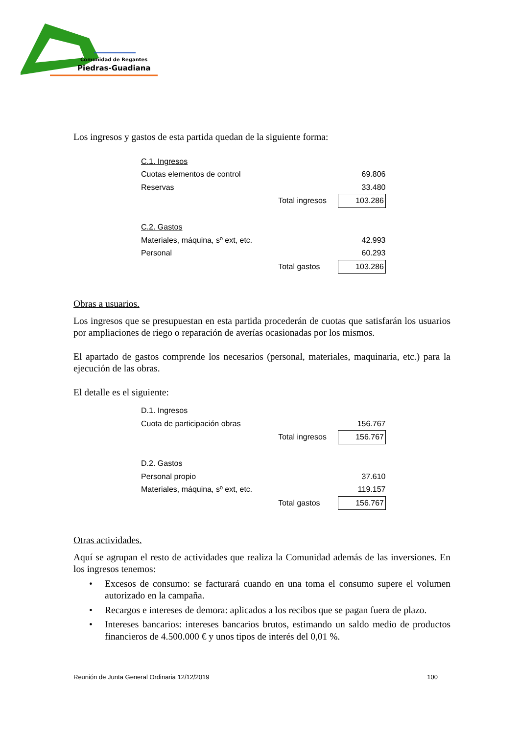Comunidad de Regantes
Piedras-Guadiana
Los ingresos y gastos de esta partida quedan de la siguiente forma:
| C.1. Ingresos | | |
| Cuotas elementos de control | | 69.806 |
| Reservas | | 33.480 |
| | Total ingresos | 103.286 |
| C.2. Gastos | | |
| Materiales, máquina, sº ext, etc. | | 42.993 |
| Personal | | 60.293 |
| | Total gastos | 103.286 |
Obras a usuarios.
Los ingresos que se presupuestan en esta partida procederán de cuotas que satisfarán los usuarios por ampliaciones de riego o reparación de averías ocasionadas por los mismos.
El apartado de gastos comprende los necesarios (personal, materiales, maquinaria, etc.) para la ejecución de las obras.
El detalle es el siguiente:
| D.1. Ingresos | | |
| Cuota de participación obras | | 156.767 |
| | Total ingresos | 156.767 |
| D.2. Gastos | | |
| Personal propio | | 37.610 |
| Materiales, máquina, sº ext, etc. | | 119.157 |
| | Total gastos | 156.767 |
Otras actividades.
Aquí se agrupan el resto de actividades que realiza la Comunidad además de las inversiones. En los ingresos tenemos:
• Excesos de consumo: se facturará cuando en una toma el consumo supere el volumen autorizado en la campaña.
• Recargos e intereses de demora: aplicados a los recibos que se pagan fuera de plazo.
• Intereses bancarios: intereses bancarios brutos, estimando un saldo medio de productos financieros de 4.500.000 € y unos tipos de interés del 0,01 %.
Reunión de Junta General Ordinaria 12/12/2019 100